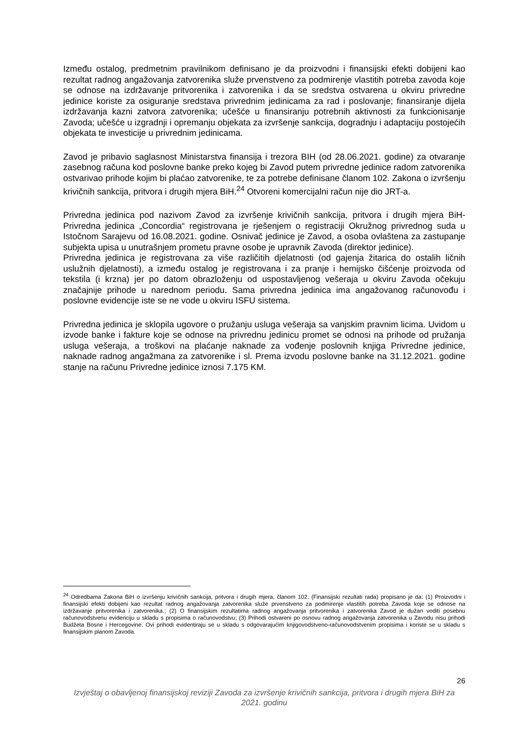Između ostalog, predmetnim pravilnikom definisano je da proizvodni i finansijski efekti dobijeni kao rezultat radnog angažovanja zatvorenika služe prvenstveno za podmirenje vlastitih potreba zavoda koje se odnose na izdržavanje pritvorenika i zatvorenika i da se sredstva ostvarena u okviru privredne jedinice koriste za osiguranje sredstava privrednim jedinicama za rad i poslovanje; finansiranje dijela izdržavanja kazni zatvora zatvorenika; učešće u finansiranju potrebnih aktivnosti za funkcionisanje Zavoda; učešće u izgradnji i opremanju objekata za izvršenje sankcija, dogradnju i adaptaciju postojećih objekata te investicije u privrednim jedinicama.
Zavod je pribavio saglasnost Ministarstva finansija i trezora BIH (od 28.06.2021. godine) za otvaranje zasebnog računa kod poslovne banke preko kojeg bi Zavod putem privredne jedinice radom zatvorenika ostvarivao prihode kojim bi plaćao zatvorenike, te za potrebe definisane članom 102. Zakona o izvršenju krivičnih sankcija, pritvora i drugih mjera BiH.<sup>24</sup> Otvoreni komercijalni račun nije dio JRT-a.
Privredna jedinica pod nazivom Zavod za izvršenje krivičnih sankcija, pritvora i drugih mjera BiH-Privredna jedinica „Concordia“ registrovana je rješenjem o registraciji Okružnog privrednog suda u Istočnom Sarajevu od 16.08.2021. godine. Osnivač jedinice je Zavod, a osoba ovlaštena za zastupanje subjekta upisa u unutrašnjem prometu pravne osobe je upravnik Zavoda (direktor jedinice).
Privredna jedinica je registrovana za više različitih djelatnosti (od gajenja žitarica do ostalih ličnih uslužnih djelatnosti), a između ostalog je registrovana i za pranje i hemijsko čišćenje proizvoda od tekstila (i krzna) jer po datom obrazloženju od uspostavljenog vešeraja u okviru Zavoda očekuju značajnije prihode u narednom periodu. Sama privredna jedinica ima angažovanog računovođu i poslovne evidencije iste se ne vode u okviru ISFU sistema.
Privredna jedinica je sklopila ugovore o pružanju usluga vešeraja sa vanjskim pravnim licima. Uvidom u izvode banke i fakture koje se odnose na privrednu jedinicu promet se odnosi na prihode od pružanja usluga vešeraja, a troškovi na plaćanje naknade za vođenje poslovnih knjiga Privredne jedinice, naknade radnog angažmana za zatvorenike i sl. Prema izvodu poslovne banke na 31.12.2021. godine stanje na računu Privredne jedinice iznosi 7.175 KM.
<sup>24</sup> Odredbama Zakona BiH o izvršenju krivičnih sankcija, pritvora i drugih mjera, članom 102. (Finansijski rezultati rada) propisano je da: (1) Proizvodni i finansijski efekti dobijeni kao rezultat radnog angažovanja zatvorenika služe prvenstveno za podmirenje vlastitih potreba Zavoda koje se odnose na izdržavanje pritvorenika i zatvorenika.; (2) O finansijskim rezultatima radnog angažovanja pritvorenika i zatvorenika Zavod je dužan voditi posebnu računovodstvenu evidenciju u skladu s propisima o računovodstvu; (3) Prihodi ostvareni po osnovu radnog angažovanja zatvorenika u Zavodu nisu prihodi Budžeta Bosne i Hercegovine. Ovi prihodi evidentiraju se u skladu s odgovarajućim knjigovodstveno-računovodstvenim propisima i koriste se u skladu s finansijskim planom Zavoda.
26
Izvještaj o obavljenoj finansijskoj reviziji Zavoda za izvršenje krivičnih sankcija, pritvora i drugih mjera BiH za 2021. godinu